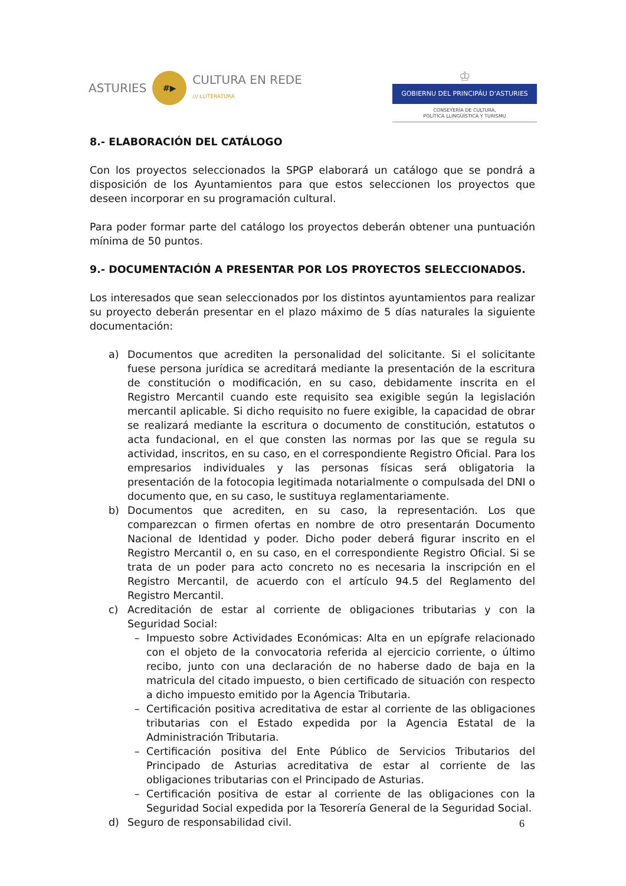ASTURIES
#▶
CULTURA EN REDE
/// LLITERATURA
♔
GOBIERNU DEL PRINCIPÁU D'ASTURIES
CONSEYERÍA DE CULTURA,
POLÍTICA LLINGÜÍSTICA Y TURISMU
8.- ELABORACIÓN DEL CATÁLOGO
Con los proyectos seleccionados la SPGP elaborará un catálogo que se pondrá a disposición de los Ayuntamientos para que estos seleccionen los proyectos que deseen incorporar en su programación cultural.
Para poder formar parte del catálogo los proyectos deberán obtener una puntuación mínima de 50 puntos.
9.- DOCUMENTACIÓN A PRESENTAR POR LOS PROYECTOS SELECCIONADOS.
Los interesados que sean seleccionados por los distintos ayuntamientos para realizar su proyecto deberán presentar en el plazo máximo de 5 días naturales la siguiente documentación:
a) Documentos que acrediten la personalidad del solicitante. Si el solicitante fuese persona jurídica se acreditará mediante la presentación de la escritura de constitución o modificación, en su caso, debidamente inscrita en el Registro Mercantil cuando este requisito sea exigible según la legislación mercantil aplicable. Si dicho requisito no fuere exigible, la capacidad de obrar se realizará mediante la escritura o documento de constitución, estatutos o acta fundacional, en el que consten las normas por las que se regula su actividad, inscritos, en su caso, en el correspondiente Registro Oficial. Para los empresarios individuales y las personas físicas será obligatoria la presentación de la fotocopia legitimada notarialmente o compulsada del DNI o documento que, en su caso, le sustituya reglamentariamente.
b) Documentos que acrediten, en su caso, la representación. Los que comparezcan o firmen ofertas en nombre de otro presentarán Documento Nacional de Identidad y poder. Dicho poder deberá figurar inscrito en el Registro Mercantil o, en su caso, en el correspondiente Registro Oficial. Si se trata de un poder para acto concreto no es necesaria la inscripción en el Registro Mercantil, de acuerdo con el artículo 94.5 del Reglamento del Registro Mercantil.
c) Acreditación de estar al corriente de obligaciones tributarias y con la Seguridad Social:
– Impuesto sobre Actividades Económicas: Alta en un epígrafe relacionado con el objeto de la convocatoria referida al ejercicio corriente, o último recibo, junto con una declaración de no haberse dado de baja en la matricula del citado impuesto, o bien certificado de situación con respecto a dicho impuesto emitido por la Agencia Tributaria.
– Certificación positiva acreditativa de estar al corriente de las obligaciones tributarias con el Estado expedida por la Agencia Estatal de la Administración Tributaria.
– Certificación positiva del Ente Público de Servicios Tributarios del Principado de Asturias acreditativa de estar al corriente de las obligaciones tributarias con el Principado de Asturias.
– Certificación positiva de estar al corriente de las obligaciones con la Seguridad Social expedida por la Tesorería General de la Seguridad Social.
d) Seguro de responsabilidad civil.
6